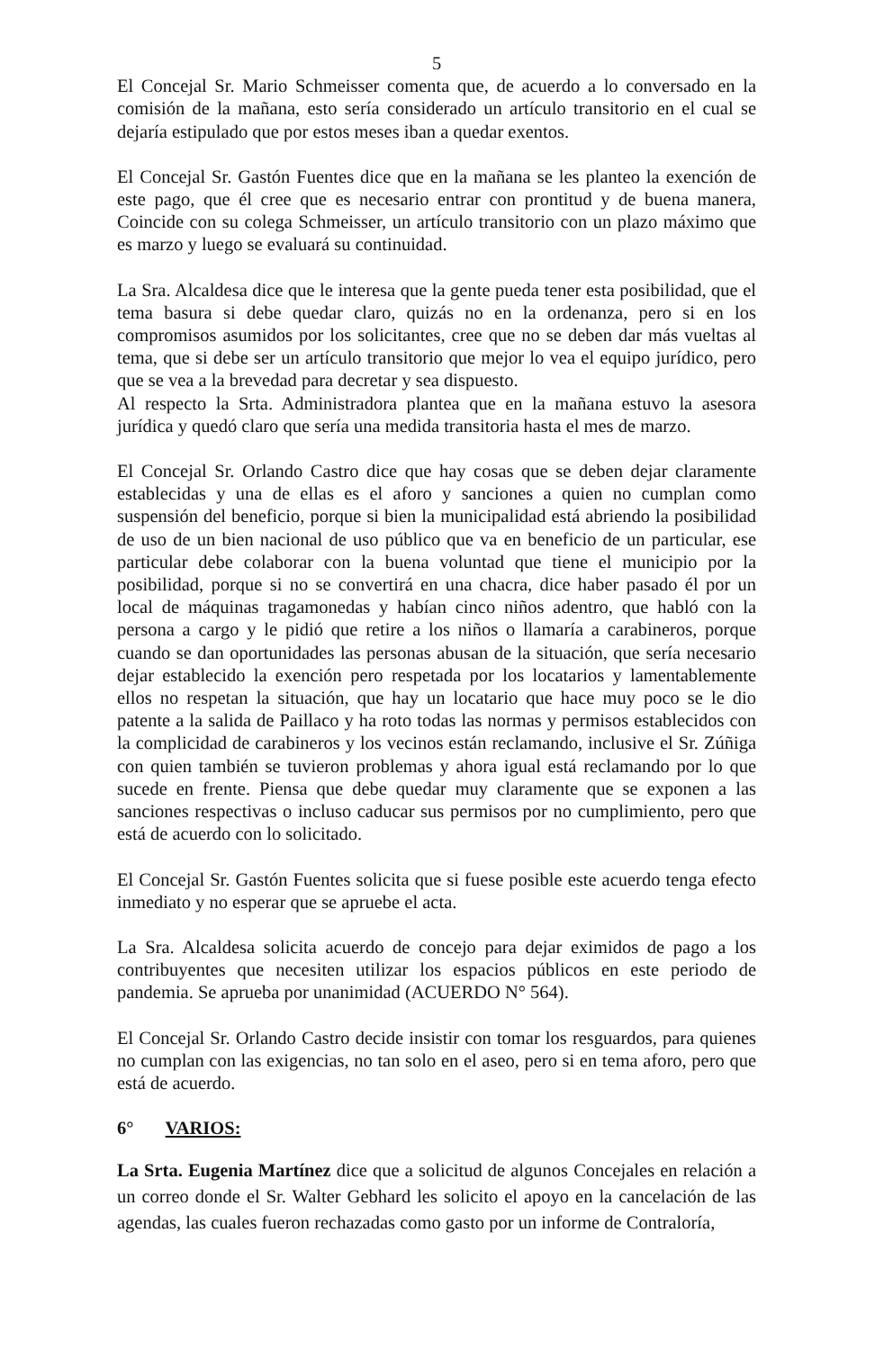5
El Concejal Sr. Mario Schmeisser comenta que, de acuerdo a lo conversado en la comisión de la mañana, esto sería considerado un artículo transitorio en el cual se dejaría estipulado que por estos meses iban a quedar exentos.
El Concejal Sr. Gastón Fuentes dice que en la mañana se les planteo la exención de este pago, que él cree que es necesario entrar con prontitud y de buena manera, Coincide con su colega Schmeisser, un artículo transitorio con un plazo máximo que es marzo y luego se evaluará su continuidad.
La Sra. Alcaldesa dice que le interesa que la gente pueda tener esta posibilidad, que el tema basura si debe quedar claro, quizás no en la ordenanza, pero si en los compromisos asumidos por los solicitantes, cree que no se deben dar más vueltas al tema, que si debe ser un artículo transitorio que mejor lo vea el equipo jurídico, pero que se vea a la brevedad para decretar y sea dispuesto.
Al respecto la Srta. Administradora plantea que en la mañana estuvo la asesora jurídica y quedó claro que sería una medida transitoria hasta el mes de marzo.
El Concejal Sr. Orlando Castro dice que hay cosas que se deben dejar claramente establecidas y una de ellas es el aforo y sanciones a quien no cumplan como suspensión del beneficio, porque si bien la municipalidad está abriendo la posibilidad de uso de un bien nacional de uso público que va en beneficio de un particular, ese particular debe colaborar con la buena voluntad que tiene el municipio por la posibilidad, porque si no se convertirá en una chacra, dice haber pasado él por un local de máquinas tragamonedas y habían cinco niños adentro, que habló con la persona a cargo y le pidió que retire a los niños o llamaría a carabineros, porque cuando se dan oportunidades las personas abusan de la situación, que sería necesario dejar establecido la exención pero respetada por los locatarios y lamentablemente ellos no respetan la situación, que hay un locatario que hace muy poco se le dio patente a la salida de Paillaco y ha roto todas las normas y permisos establecidos con la complicidad de carabineros y los vecinos están reclamando, inclusive el Sr. Zúñiga con quien también se tuvieron problemas y ahora igual está reclamando por lo que sucede en frente. Piensa que debe quedar muy claramente que se exponen a las sanciones respectivas o incluso caducar sus permisos por no cumplimiento, pero que está de acuerdo con lo solicitado.
El Concejal Sr. Gastón Fuentes solicita que si fuese posible este acuerdo tenga efecto inmediato y no esperar que se apruebe el acta.
La Sra. Alcaldesa solicita acuerdo de concejo para dejar eximidos de pago a los contribuyentes que necesiten utilizar los espacios públicos en este periodo de pandemia. Se aprueba por unanimidad (ACUERDO N° 564).
El Concejal Sr. Orlando Castro decide insistir con tomar los resguardos, para quienes no cumplan con las exigencias, no tan solo en el aseo, pero si en tema aforo, pero que está de acuerdo.
6° VARIOS:
La Srta. Eugenia Martínez dice que a solicitud de algunos Concejales en relación a un correo donde el Sr. Walter Gebhard les solicito el apoyo en la cancelación de las agendas, las cuales fueron rechazadas como gasto por un informe de Contraloría,